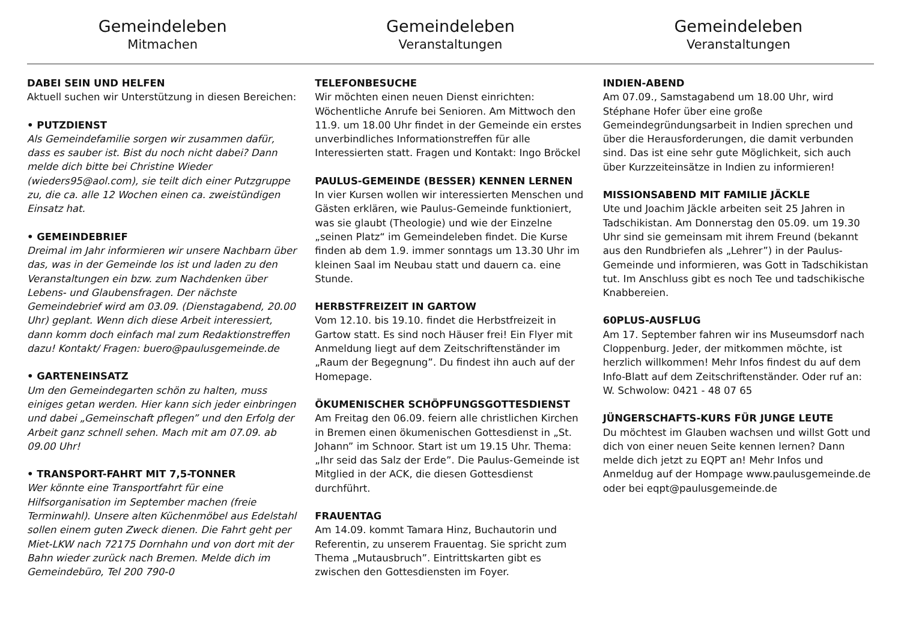Gemeindeleben
Mitmachen
Gemeindeleben
Veranstaltungen
Gemeindeleben
Veranstaltungen
DABEI SEIN UND HELFEN
Aktuell suchen wir Unterstützung in diesen Bereichen:
• PUTZDIENST
Als Gemeindefamilie sorgen wir zusammen dafür, dass es sauber ist. Bist du noch nicht dabei? Dann melde dich bitte bei Christine Wieder (wieders95@aol.com), sie teilt dich einer Putzgruppe zu, die ca. alle 12 Wochen einen ca. zweistündigen Einsatz hat.
• GEMEINDEBRIEF
Dreimal im Jahr informieren wir unsere Nachbarn über das, was in der Gemeinde los ist und laden zu den Veranstaltungen ein bzw. zum Nachdenken über Lebens- und Glaubensfragen. Der nächste Gemeindebrief wird am 03.09. (Dienstagabend, 20.00 Uhr) geplant. Wenn dich diese Arbeit interessiert, dann komm doch einfach mal zum Redaktionstreffen dazu! Kontakt/ Fragen: buero@paulusgemeinde.de
• GARTENEINSATZ
Um den Gemeindegarten schön zu halten, muss einiges getan werden. Hier kann sich jeder einbringen und dabei „Gemeinschaft pflegen” und den Erfolg der Arbeit ganz schnell sehen. Mach mit am 07.09. ab 09.00 Uhr!
• TRANSPORT-FAHRT MIT 7,5-TONNER
Wer könnte eine Transportfahrt für eine Hilfsorganisation im September machen (freie Terminwahl). Unsere alten Küchenmöbel aus Edelstahl sollen einem guten Zweck dienen. Die Fahrt geht per Miet-LKW nach 72175 Dornhahn und von dort mit der Bahn wieder zurück nach Bremen. Melde dich im Gemeindebüro, Tel 200 790-0
TELEFONBESUCHE
Wir möchten einen neuen Dienst einrichten: Wöchentliche Anrufe bei Senioren. Am Mittwoch den 11.9. um 18.00 Uhr findet in der Gemeinde ein erstes unverbindliches Informationstreffen für alle Interessierten statt. Fragen und Kontakt: Ingo Bröckel
PAULUS-GEMEINDE (BESSER) KENNEN LERNEN
In vier Kursen wollen wir interessierten Menschen und Gästen erklären, wie Paulus-Gemeinde funktioniert, was sie glaubt (Theologie) und wie der Einzelne „seinen Platz“ im Gemeindeleben findet. Die Kurse finden ab dem 1.9. immer sonntags um 13.30 Uhr im kleinen Saal im Neubau statt und dauern ca. eine Stunde.
HERBSTFREIZEIT IN GARTOW
Vom 12.10. bis 19.10. findet die Herbstfreizeit in Gartow statt. Es sind noch Häuser frei! Ein Flyer mit Anmeldung liegt auf dem Zeitschriftenständer im „Raum der Begegnung”. Du findest ihn auch auf der Homepage.
ÖKUMENISCHER SCHÖPFUNGSGOTTESDIENST
Am Freitag den 06.09. feiern alle christlichen Kirchen in Bremen einen ökumenischen Gottesdienst in „St. Johann” im Schnoor. Start ist um 19.15 Uhr. Thema: „Ihr seid das Salz der Erde”. Die Paulus-Gemeinde ist Mitglied in der ACK, die diesen Gottesdienst durchführt.
FRAUENTAG
Am 14.09. kommt Tamara Hinz, Buchautorin und Referentin, zu unserem Frauentag. Sie spricht zum Thema „Mutausbruch”. Eintrittskarten gibt es zwischen den Gottesdiensten im Foyer.
INDIEN-ABEND
Am 07.09., Samstagabend um 18.00 Uhr, wird Stéphane Hofer über eine große Gemeindegründungsarbeit in Indien sprechen und über die Herausforderungen, die damit verbunden sind. Das ist eine sehr gute Möglichkeit, sich auch über Kurzzeiteinsätze in Indien zu informieren!
MISSIONSABEND MIT FAMILIE JÄCKLE
Ute und Joachim Jäckle arbeiten seit 25 Jahren in Tadschikistan. Am Donnerstag den 05.09. um 19.30 Uhr sind sie gemeinsam mit ihrem Freund (bekannt aus den Rundbriefen als „Lehrer”) in der Paulus-Gemeinde und informieren, was Gott in Tadschikistan tut. Im Anschluss gibt es noch Tee und tadschikische Knabbereien.
60PLUS-AUSFLUG
Am 17. September fahren wir ins Museumsdorf nach Cloppenburg. Jeder, der mitkommen möchte, ist herzlich willkommen! Mehr Infos findest du auf dem Info-Blatt auf dem Zeitschriftenständer. Oder ruf an: W. Schwolow: 0421 - 48 07 65
JÜNGERSCHAFTS-KURS FÜR JUNGE LEUTE
Du möchtest im Glauben wachsen und willst Gott und dich von einer neuen Seite kennen lernen? Dann melde dich jetzt zu EQPT an! Mehr Infos und Anmeldug auf der Hompage www.paulusgemeinde.de oder bei eqpt@paulusgemeinde.de